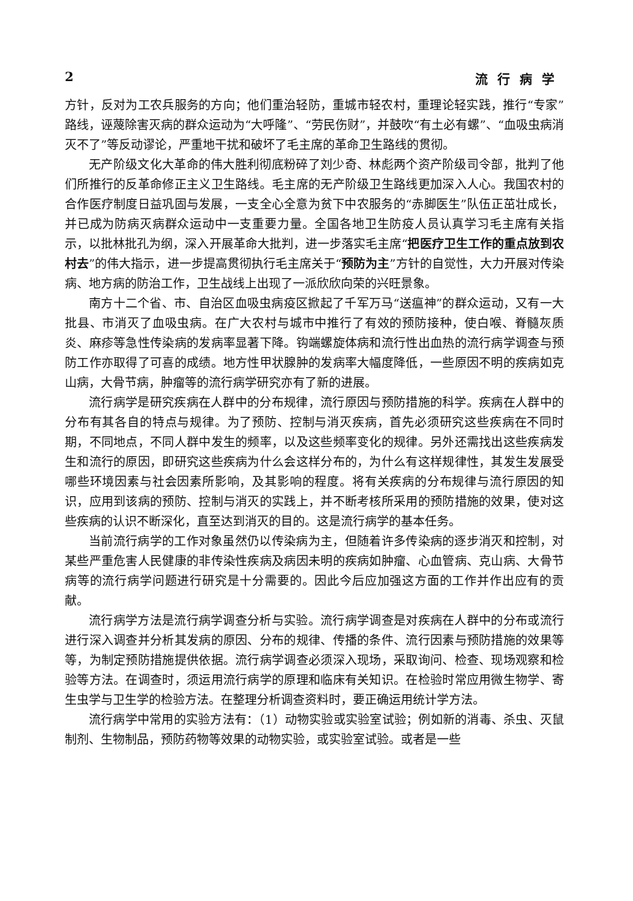2 流行病学
方针，反对为工农兵服务的方向；他们重治轻防，重城市轻农村，重理论轻实践，推行“专家”路线，诬蔑除害灭病的群众运动为“大呼隆”、“劳民伤财”，并鼓吹“有土必有螺”、“血吸虫病消灭不了”等反动谬论，严重地干扰和破坏了毛主席的革命卫生路线的贯彻。
无产阶级文化大革命的伟大胜利彻底粉碎了刘少奇、林彪两个资产阶级司令部，批判了他们所推行的反革命修正主义卫生路线。毛主席的无产阶级卫生路线更加深入人心。我国农村的合作医疗制度日益巩固与发展，一支全心全意为贫下中农服务的“赤脚医生”队伍正茁壮成长，并已成为防病灭病群众运动中一支重要力量。全国各地卫生防疫人员认真学习毛主席有关指示，以批林批孔为纲，深入开展革命大批判，进一步落实毛主席“把医疗卫生工作的重点放到农村去”的伟大指示，进一步提高贯彻执行毛主席关于“预防为主”方针的自觉性，大力开展对传染病、地方病的防治工作，卫生战线上出现了一派欣欣向荣的兴旺景象。
南方十二个省、市、自治区血吸虫病疫区掀起了千军万马“送瘟神”的群众运动，又有一大批县、市消灭了血吸虫病。在广大农村与城市中推行了有效的预防接种，使白喉、脊髓灰质炎、麻疹等急性传染病的发病率显著下降。钩端螺旋体病和流行性出血热的流行病学调查与预防工作亦取得了可喜的成绩。地方性甲状腺肿的发病率大幅度降低，一些原因不明的疾病如克山病，大骨节病，肿瘤等的流行病学研究亦有了新的进展。
流行病学是研究疾病在人群中的分布规律，流行原因与预防措施的科学。疾病在人群中的分布有其各自的特点与规律。为了预防、控制与消灭疾病，首先必须研究这些疾病在不同时期，不同地点，不同人群中发生的频率，以及这些频率变化的规律。另外还需找出这些疾病发生和流行的原因，即研究这些疾病为什么会这样分布的，为什么有这样规律性，其发生发展受哪些环境因素与社会因素所影响，及其影响的程度。将有关疾病的分布规律与流行原因的知识，应用到该病的预防、控制与消灭的实践上，并不断考核所采用的预防措施的效果，使对这些疾病的认识不断深化，直至达到消灭的目的。这是流行病学的基本任务。
当前流行病学的工作对象虽然仍以传染病为主，但随着许多传染病的逐步消灭和控制，对某些严重危害人民健康的非传染性疾病及病因未明的疾病如肿瘤、心血管病、克山病、大骨节病等的流行病学问题进行研究是十分需要的。因此今后应加强这方面的工作并作出应有的贡献。
流行病学方法是流行病学调查分析与实验。流行病学调查是对疾病在人群中的分布或流行进行深入调查并分析其发病的原因、分布的规律、传播的条件、流行因素与预防措施的效果等等，为制定预防措施提供依据。流行病学调查必须深入现场，采取询问、检查、现场观察和检验等方法。在调查时，须运用流行病学的原理和临床有关知识。在检验时常应用微生物学、寄生虫学与卫生学的检验方法。在整理分析调查资料时，要正确运用统计学方法。
流行病学中常用的实验方法有：（1）动物实验或实验室试验；例如新的消毒、杀虫、灭鼠制剂、生物制品，预防药物等效果的动物实验，或实验室试验。或者是一些